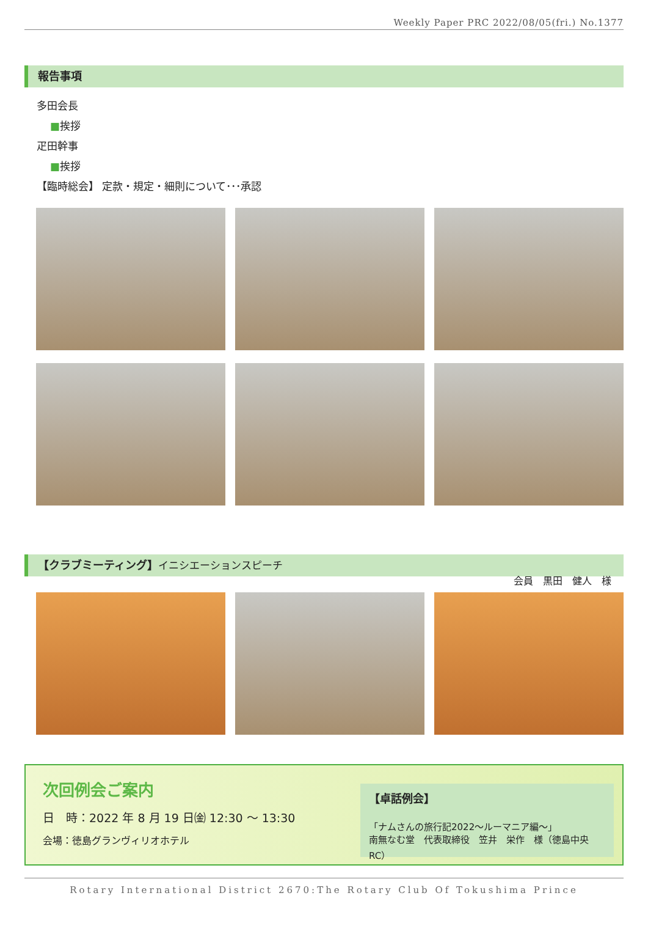Weekly Paper PRC 2022/08/05(fri.) No.1377
報告事項
多田会長
■挨拶
疋田幹事
■挨拶
【臨時総会】 定款・規定・細則について･･･承認
【クラブミーティング】イニシエーションスピーチ
会員　黒田　健人　様
次回例会ご案内
日　時：2022 年 8 月 19 日㈮ 12:30 ～ 13:30
会場：徳島グランヴィリオホテル
【卓話例会】
「ナムさんの旅行記2022～ルーマニア編～」
南無なむ堂　代表取締役　笠井　栄作　様（徳島中央 RC）
Rotary International District 2670:The Rotary Club Of Tokushima Prince